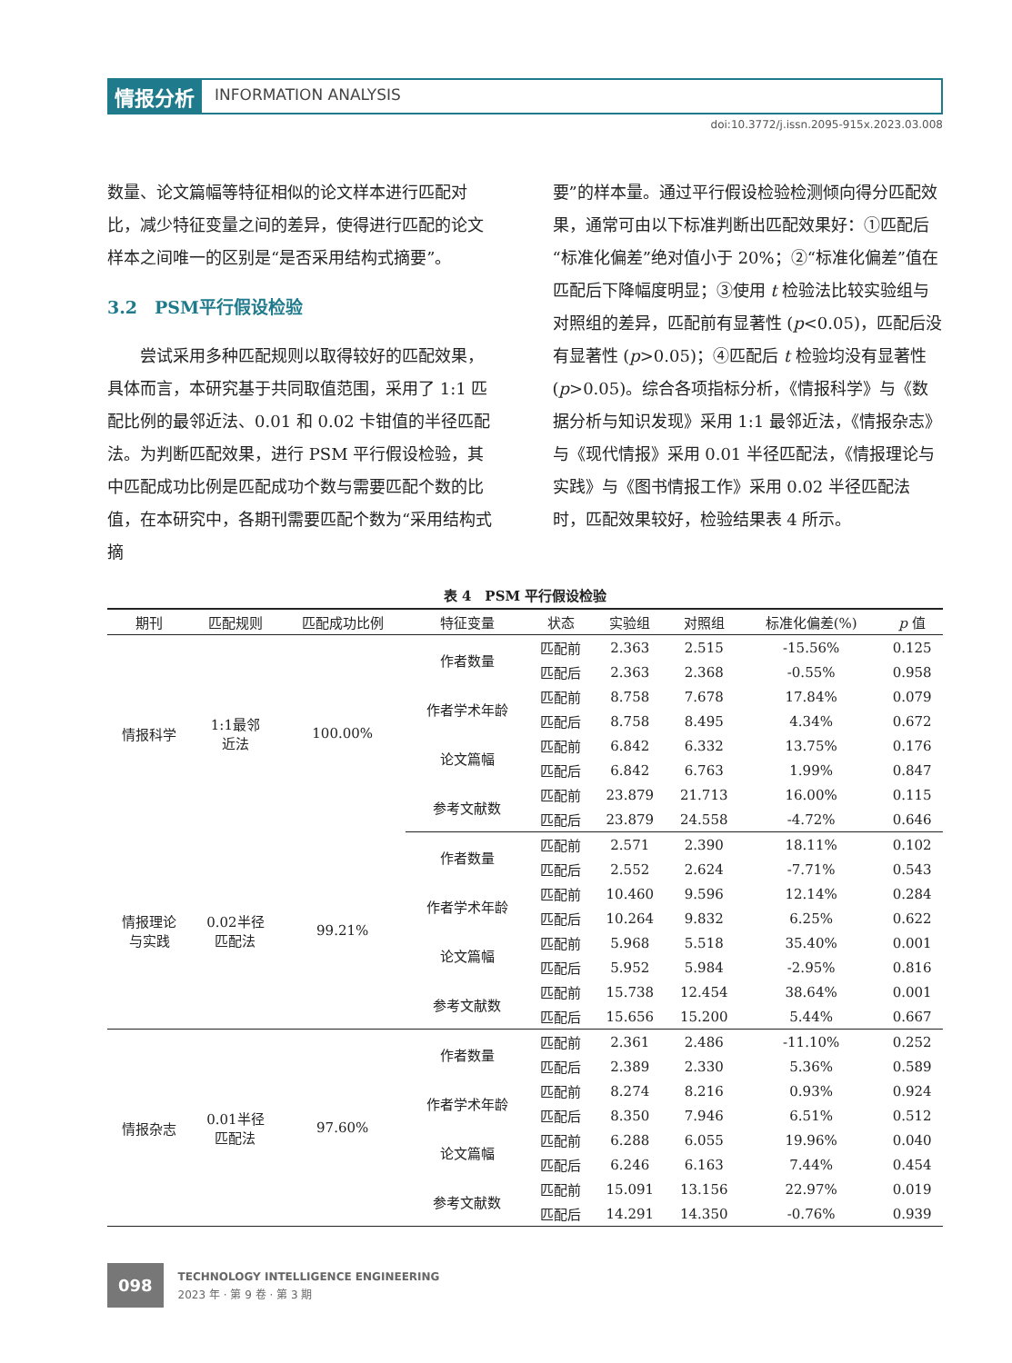情报分析
INFORMATION ANALYSIS
doi:10.3772/j.issn.2095-915x.2023.03.008
数量、论文篇幅等特征相似的论文样本进行匹配对比，减少特征变量之间的差异，使得进行匹配的论文样本之间唯一的区别是“是否采用结构式摘要”。
3.2　PSM平行假设检验
　　尝试采用多种匹配规则以取得较好的匹配效果，具体而言，本研究基于共同取值范围，采用了 1:1 匹配比例的最邻近法、0.01 和 0.02 卡钳值的半径匹配法。为判断匹配效果，进行 PSM 平行假设检验，其中匹配成功比例是匹配成功个数与需要匹配个数的比值，在本研究中，各期刊需要匹配个数为“采用结构式摘
要”的样本量。通过平行假设检验检测倾向得分匹配效果，通常可由以下标准判断出匹配效果好：①匹配后“标准化偏差”绝对值小于 20%；②“标准化偏差”值在匹配后下降幅度明显；③使用 t 检验法比较实验组与对照组的差异，匹配前有显著性 (p<0.05)，匹配后没有显著性 (p>0.05)；④匹配后 t 检验均没有显著性 (p>0.05)。综合各项指标分析，《情报科学》与《数据分析与知识发现》采用 1:1 最邻近法，《情报杂志》与《现代情报》采用 0.01 半径匹配法，《情报理论与实践》与《图书情报工作》采用 0.02 半径匹配法时，匹配效果较好，检验结果表 4 所示。
表 4　PSM 平行假设检验
| 期刊 | 匹配规则 | 匹配成功比例 | 特征变量 | 状态 | 实验组 | 对照组 | 标准化偏差(%) | p 值 |
| --- | --- | --- | --- | --- | --- | --- | --- | --- |
| 情报科学 | 1:1最邻 近法 | 100.00% | 作者数量 | 匹配前 | 2.363 | 2.515 | -15.56% | 0.125 |
| | | | | 匹配后 | 2.363 | 2.368 | -0.55% | 0.958 |
| | | | 作者学术年龄 | 匹配前 | 8.758 | 7.678 | 17.84% | 0.079 |
| | | | | 匹配后 | 8.758 | 8.495 | 4.34% | 0.672 |
| | | | 论文篇幅 | 匹配前 | 6.842 | 6.332 | 13.75% | 0.176 |
| | | | | 匹配后 | 6.842 | 6.763 | 1.99% | 0.847 |
| | | | 参考文献数 | 匹配前 | 23.879 | 21.713 | 16.00% | 0.115 |
| | | | | 匹配后 | 23.879 | 24.558 | -4.72% | 0.646 |
| 情报理论 与实践 | 0.02半径 匹配法 | 99.21% | 作者数量 | 匹配前 | 2.571 | 2.390 | 18.11% | 0.102 |
| | | | | 匹配后 | 2.552 | 2.624 | -7.71% | 0.543 |
| | | | 作者学术年龄 | 匹配前 | 10.460 | 9.596 | 12.14% | 0.284 |
| | | | | 匹配后 | 10.264 | 9.832 | 6.25% | 0.622 |
| | | | 论文篇幅 | 匹配前 | 5.968 | 5.518 | 35.40% | 0.001 |
| | | | | 匹配后 | 5.952 | 5.984 | -2.95% | 0.816 |
| | | | 参考文献数 | 匹配前 | 15.738 | 12.454 | 38.64% | 0.001 |
| | | | | 匹配后 | 15.656 | 15.200 | 5.44% | 0.667 |
| 情报杂志 | 0.01半径 匹配法 | 97.60% | 作者数量 | 匹配前 | 2.361 | 2.486 | -11.10% | 0.252 |
| | | | | 匹配后 | 2.389 | 2.330 | 5.36% | 0.589 |
| | | | 作者学术年龄 | 匹配前 | 8.274 | 8.216 | 0.93% | 0.924 |
| | | | | 匹配后 | 8.350 | 7.946 | 6.51% | 0.512 |
| | | | 论文篇幅 | 匹配前 | 6.288 | 6.055 | 19.96% | 0.040 |
| | | | | 匹配后 | 6.246 | 6.163 | 7.44% | 0.454 |
| | | | 参考文献数 | 匹配前 | 15.091 | 13.156 | 22.97% | 0.019 |
| | | | | 匹配后 | 14.291 | 14.350 | -0.76% | 0.939 |
098
TECHNOLOGY INTELLIGENCE ENGINEERING
2023 年 · 第 9 卷 · 第 3 期